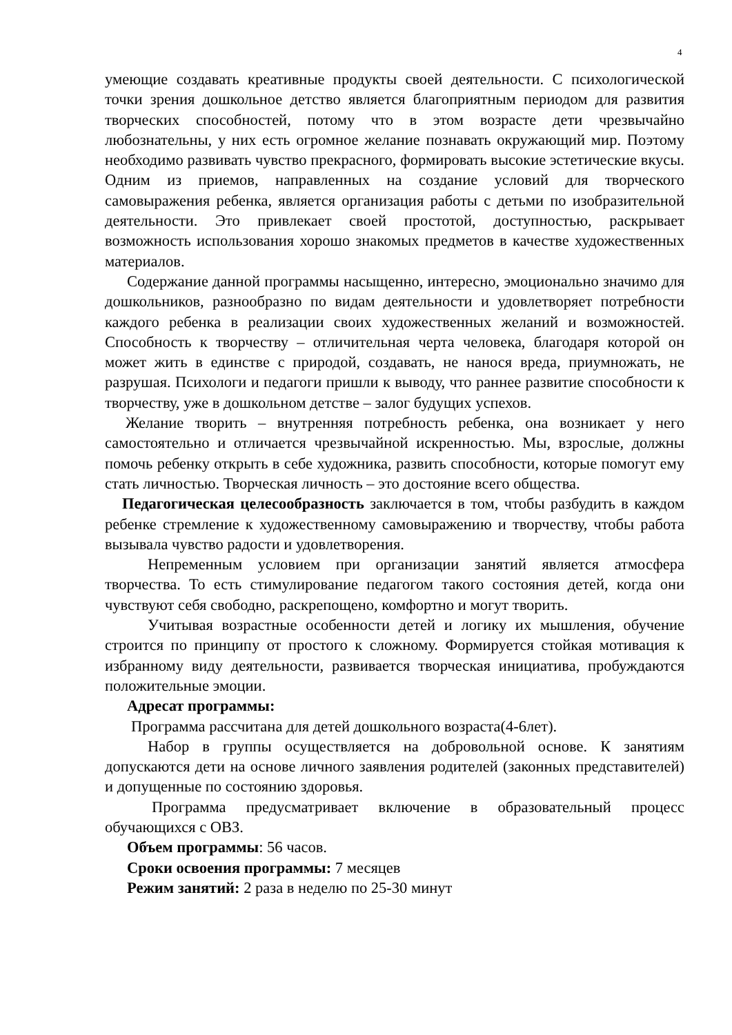4
умеющие создавать креативные продукты своей деятельности. С психологической точки зрения дошкольное детство является благоприятным периодом для развития творческих способностей, потому что в этом возрасте дети чрезвычайно любознательны, у них есть огромное желание познавать окружающий мир. Поэтому необходимо развивать чувство прекрасного, формировать высокие эстетические вкусы. Одним из приемов, направленных на создание условий для творческого самовыражения ребенка, является организация работы с детьми по изобразительной деятельности. Это привлекает своей простотой, доступностью, раскрывает возможность использования хорошо знакомых предметов в качестве художественных материалов.
Содержание данной программы насыщенно, интересно, эмоционально значимо для дошкольников, разнообразно по видам деятельности и удовлетворяет потребности каждого ребенка в реализации своих художественных желаний и возможностей. Способность к творчеству – отличительная черта человека, благодаря которой он может жить в единстве с природой, создавать, не нанося вреда, приумножать, не разрушая. Психологи и педагоги пришли к выводу, что раннее развитие способности к творчеству, уже в дошкольном детстве – залог будущих успехов.
Желание творить – внутренняя потребность ребенка, она возникает у него самостоятельно и отличается чрезвычайной искренностью. Мы, взрослые, должны помочь ребенку открыть в себе художника, развить способности, которые помогут ему стать личностью. Творческая личность – это достояние всего общества.
Педагогическая целесообразность заключается в том, чтобы разбудить в каждом ребенке стремление к художественному самовыражению и творчеству, чтобы работа вызывала чувство радости и удовлетворения.
Непременным условием при организации занятий является атмосфера творчества. То есть стимулирование педагогом такого состояния детей, когда они чувствуют себя свободно, раскрепощено, комфортно и могут творить.
Учитывая возрастные особенности детей и логику их мышления, обучение строится по принципу от простого к сложному. Формируется стойкая мотивация к избранному виду деятельности, развивается творческая инициатива, пробуждаются положительные эмоции.
Адресат программы:
Программа рассчитана для детей дошкольного возраста(4-6лет).
Набор в группы осуществляется на добровольной основе. К занятиям допускаются дети на основе личного заявления родителей (законных представителей) и допущенные по состоянию здоровья.
Программа предусматривает включение в образовательный процесс обучающихся с ОВЗ.
Объем программы: 56 часов.
Сроки освоения программы: 7 месяцев
Режим занятий: 2 раза в неделю по 25-30 минут